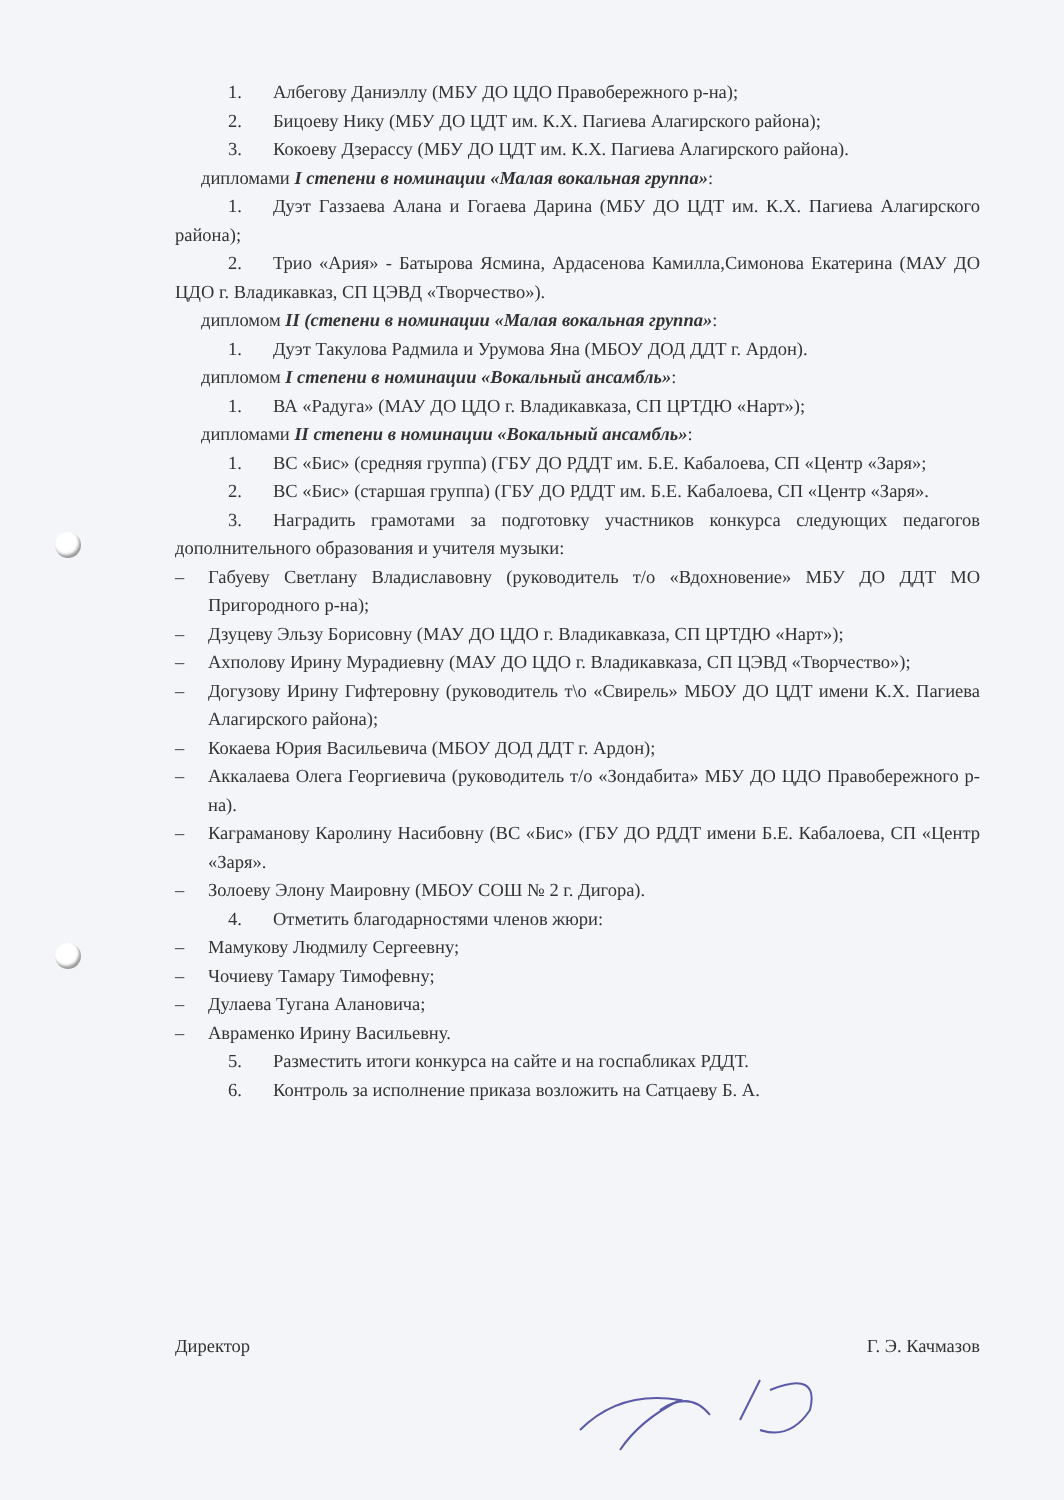1. Албегову Даниэллу (МБУ ДО ЦДО Правобережного р-на);
2. Бицоеву Нику (МБУ ДО ЦДТ им. К.Х. Пагиева Алагирского района);
3. Кокоеву Дзерассу (МБУ ДО ЦДТ им. К.Х. Пагиева Алагирского района).
дипломами I степени в номинации «Малая вокальная группа»:
1. Дуэт Газзаева Алана и Гогаева Дарина (МБУ ДО ЦДТ им. К.Х. Пагиева Алагирского района);
2. Трио «Ария» - Батырова Ясмина, Ардасенова Камилла,Симонова Екатерина (МАУ ДО ЦДО г. Владикавказ, СП ЦЭВД «Творчество»).
дипломом II (степени в номинации «Малая вокальная группа»:
1. Дуэт Такулова Радмила и Урумова Яна (МБОУ ДОД ДДТ г. Ардон).
дипломом I степени в номинации «Вокальный ансамбль»:
1. ВА «Радуга» (МАУ ДО ЦДО г. Владикавказа, СП ЦРТДЮ «Нарт»);
дипломами II степени в номинации «Вокальный ансамбль»:
1. ВС «Бис» (средняя группа) (ГБУ ДО РДДТ им. Б.Е. Кабалоева, СП «Центр «Заря»;
2. ВС «Бис» (старшая группа) (ГБУ ДО РДДТ им. Б.Е. Кабалоева, СП «Центр «Заря».
3. Наградить грамотами за подготовку участников конкурса следующих педагогов дополнительного образования и учителя музыки:
– Габуеву Светлану Владиславовну (руководитель т/о «Вдохновение» МБУ ДО ДДТ МО Пригородного р-на);
– Дзуцеву Эльзу Борисовну (МАУ ДО ЦДО г. Владикавказа, СП ЦРТДЮ «Нарт»);
– Ахполову Ирину Мурадиевну (МАУ ДО ЦДО г. Владикавказа, СП ЦЭВД «Творчество»);
– Догузову Ирину Гифтеровну (руководитель т\о «Свирель» МБОУ ДО ЦДТ имени К.Х. Пагиева Алагирского района);
– Кокаева Юрия Васильевича (МБОУ ДОД ДДТ г. Ардон);
– Аккалаева Олега Георгиевича (руководитель т/о «Зондабита» МБУ ДО ЦДО Правобережного р-на).
– Каграманову Каролину Насибовну (ВС «Бис» (ГБУ ДО РДДТ имени Б.Е. Кабалоева, СП «Центр «Заря».
– Золоеву Элону Маировну (МБОУ СОШ № 2 г. Дигора).
4. Отметить благодарностями членов жюри:
– Мамукову Людмилу Сергеевну;
– Чочиеву Тамару Тимофевну;
– Дулаева Тугана Алановича;
– Авраменко Ирину Васильевну.
5. Разместить итоги конкурса на сайте и на госпабликах РДДТ.
6. Контроль за исполнение приказа возложить на Сатцаеву Б. А.
Директор Г. Э. Качмазов